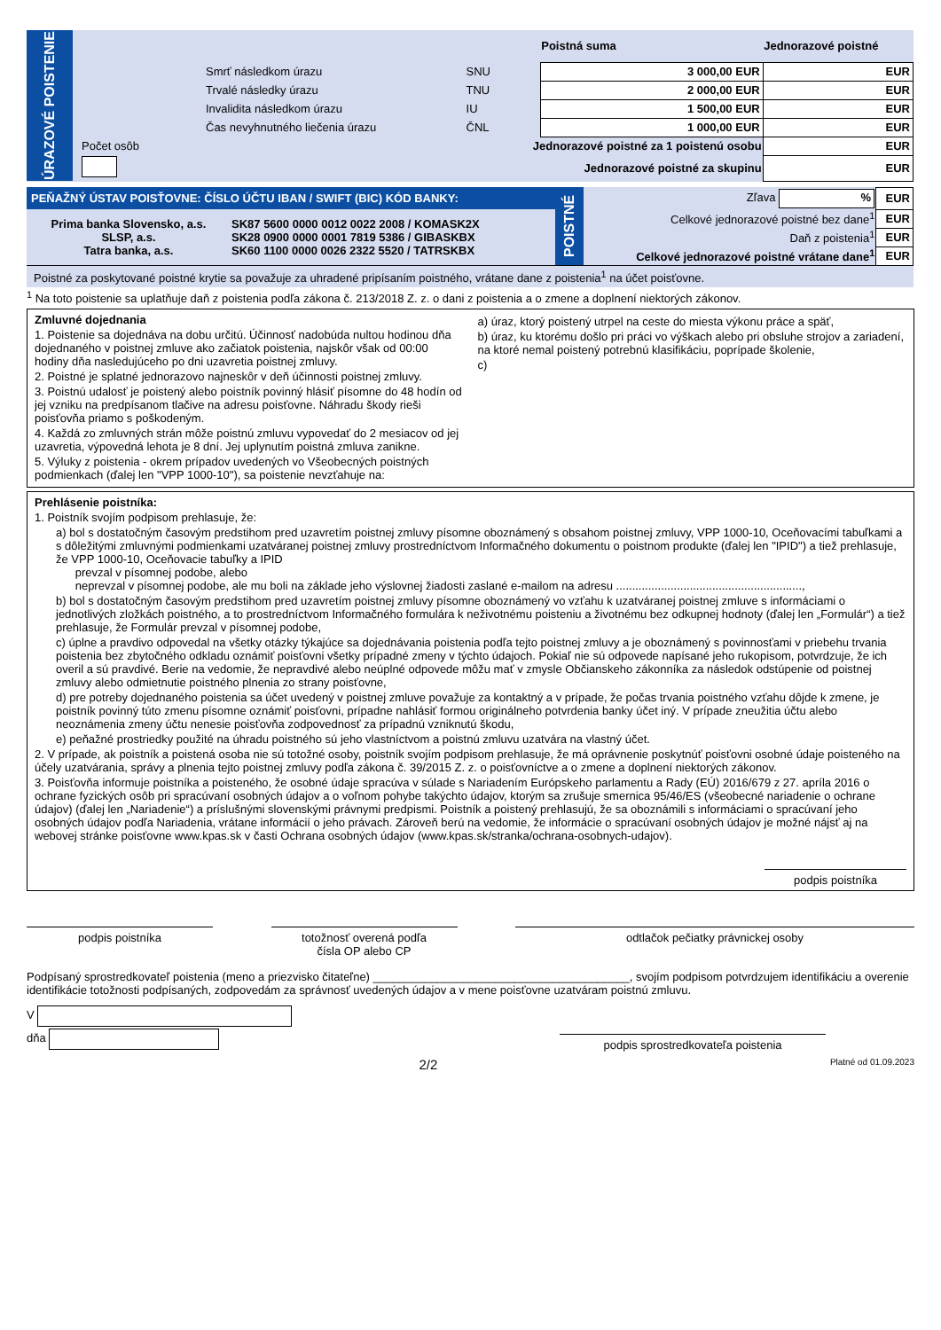| ÚRAZOVÉ POISTENIE | | | Poistná suma | Jednorazové poistné |
| | Smrť následkom úrazu | SNU | 3 000,00 EUR | EUR |
| | Trvalé následky úrazu | TNU | 2 000,00 EUR | EUR |
| | Invalidita následkom úrazu | IU | 1 500,00 EUR | EUR |
| | Čas nevyhnutného liečenia úrazu | ČNL | 1 000,00 EUR | EUR |
| | Počet osôb | Jednorazové poistné za 1 poistenú osobu | | EUR |
| | | Jednorazové poistné za skupinu | | EUR |
| PEŇAŽNÝ ÚSTAV POISŤOVNE: ČÍSLO ÚČTU IBAN / SWIFT (BIC) KÓD BANKY: | | POISTNÉ | Zľava % | EUR |
| Prima banka Slovensko, a.s. SLSP, a.s. Tatra banka, a.s. | SK87 5600 0000 0012 0022 2008 / KOMASK2X SK28 0900 0000 0001 7819 5386 / GIBASKBX SK60 1100 0000 0026 2322 5520 / TATRSKBX | | Celkové jednorazové poistné bez dane<sup>1</sup> | EUR |
| | | | Daň z poistenia<sup>1</sup> | EUR |
| | | | Celkové jednorazové poistné vrátane dane<sup>1</sup> | EUR |
| Poistné za poskytované poistné krytie sa považuje za uhradené pripísaním poistného, vrátane dane z poistenia<sup>1</sup> na účet poisťovne. | | | | |
<sup>1</sup> Na toto poistenie sa uplatňuje daň z poistenia podľa zákona č. 213/2018 Z. z. o dani z poistenia a o zmene a doplnení niektorých zákonov.
Zmluvné dojednania
1. Poistenie sa dojednáva na dobu určitú. Účinnosť nadobúda nultou hodinou dňa dojednaného v poistnej zmluve ako začiatok poistenia, najskôr však od 00:00 hodiny dňa nasledujúceho po dni uzavretia poistnej zmluvy.
2. Poistné je splatné jednorazovo najneskôr v deň účinnosti poistnej zmluvy.
3. Poistnú udalosť je poistený alebo poistník povinný hlásiť písomne do 48 hodín od jej vzniku na predpísanom tlačive na adresu poisťovne. Náhradu škody rieši poisťovňa priamo s poškodeným.
4. Každá zo zmluvných strán môže poistnú zmluvu vypovedať do 2 mesiacov od jej uzavretia, výpovedná lehota je 8 dní. Jej uplynutím poistná zmluva zanikne.
5. Výluky z poistenia - okrem prípadov uvedených vo Všeobecných poistných podmienkach (ďalej len "VPP 1000-10"), sa poistenie nevzťahuje na:
a) úraz, ktorý poistený utrpel na ceste do miesta výkonu práce a späť,
b) úraz, ku ktorému došlo pri práci vo výškach alebo pri obsluhe strojov a zariadení, na ktoré nemal poistený potrebnú klasifikáciu, poprípade školenie,
c)
Prehlásenie poistníka:
1. Poistník svojím podpisom prehlasuje, že:
a) bol s dostatočným časovým predstihom pred uzavretím poistnej zmluvy písomne oboznámený s obsahom poistnej zmluvy, VPP 1000-10, Oceňovacími tabuľkami a s dôležitými zmluvnými podmienkami uzatváranej poistnej zmluvy prostredníctvom Informačného dokumentu o poistnom produkte (ďalej len "IPID") a tiež prehlasuje, že VPP 1000-10, Oceňovacie tabuľky a IPID
prevzal v písomnej podobe, alebo
neprevzal v písomnej podobe, ale mu boli na základe jeho výslovnej žiadosti zaslané e-mailom na adresu ..........................................................,
b) bol s dostatočným časovým predstihom pred uzavretím poistnej zmluvy písomne oboznámený vo vzťahu k uzatváranej poistnej zmluve s informáciami o jednotlivých zložkách poistného, a to prostredníctvom Informačného formulára k neživotnému poisteniu a životnému bez odkupnej hodnoty (ďalej len „Formulár“) a tiež prehlasuje, že Formulár prevzal v písomnej podobe,
c) úplne a pravdivo odpovedal na všetky otázky týkajúce sa dojednávania poistenia podľa tejto poistnej zmluvy a je oboznámený s povinnosťami v priebehu trvania poistenia bez zbytočného odkladu oznámiť poisťovni všetky prípadné zmeny v týchto údajoch. Pokiaľ nie sú odpovede napísané jeho rukopisom, potvrdzuje, že ich overil a sú pravdivé. Berie na vedomie, že nepravdivé alebo neúplné odpovede môžu mať v zmysle Občianskeho zákonníka za následok odstúpenie od poistnej zmluvy alebo odmietnutie poistného plnenia zo strany poisťovne,
d) pre potreby dojednaného poistenia sa účet uvedený v poistnej zmluve považuje za kontaktný a v prípade, že počas trvania poistného vzťahu dôjde k zmene, je poistník povinný túto zmenu písomne oznámiť poisťovni, prípadne nahlásiť formou originálneho potvrdenia banky účet iný. V prípade zneužitia účtu alebo neoznámenia zmeny účtu nenesie poisťovňa zodpovednosť za prípadnú vzniknutú škodu,
e) peňažné prostriedky použité na úhradu poistného sú jeho vlastníctvom a poistnú zmluvu uzatvára na vlastný účet.
2. V prípade, ak poistník a poistená osoba nie sú totožné osoby, poistník svojím podpisom prehlasuje, že má oprávnenie poskytnúť poisťovni osobné údaje poisteného na účely uzatvárania, správy a plnenia tejto poistnej zmluvy podľa zákona č. 39/2015 Z. z. o poisťovníctve a o zmene a doplnení niektorých zákonov.
3. Poisťovňa informuje poistníka a poisteného, že osobné údaje spracúva v súlade s Nariadením Európskeho parlamentu a Rady (EÚ) 2016/679 z 27. apríla 2016 o ochrane fyzických osôb pri spracúvaní osobných údajov a o voľnom pohybe takýchto údajov, ktorým sa zrušuje smernica 95/46/ES (všeobecné nariadenie o ochrane údajov) (ďalej len „Nariadenie“) a príslušnými slovenskými právnymi predpismi. Poistník a poistený prehlasujú, že sa oboznámili s informáciami o spracúvaní jeho osobných údajov podľa Nariadenia, vrátane informácií o jeho právach. Zároveň berú na vedomie, že informácie o spracúvaní osobných údajov je možné nájsť aj na webovej stránke poisťovne www.kpas.sk v časti Ochrana osobných údajov (www.kpas.sk/stranka/ochrana-osobnych-udajov).
podpis poistníka
podpis poistníka totožnosť overená podľa
čísla OP alebo CP
odtlačok pečiatky právnickej osoby
Podpísaný sprostredkovateľ poistenia (meno a priezvisko čitateľne) ________________________________________, svojím podpisom potvrdzujem identifikáciu a overenie identifikácie totožnosti podpísaných, zodpovedám za správnosť uvedených údajov a v mene poisťovne uzatváram poistnú zmluvu.
V
dňa
podpis sprostredkovateľa poistenia
2/2 Platné od 01.09.2023